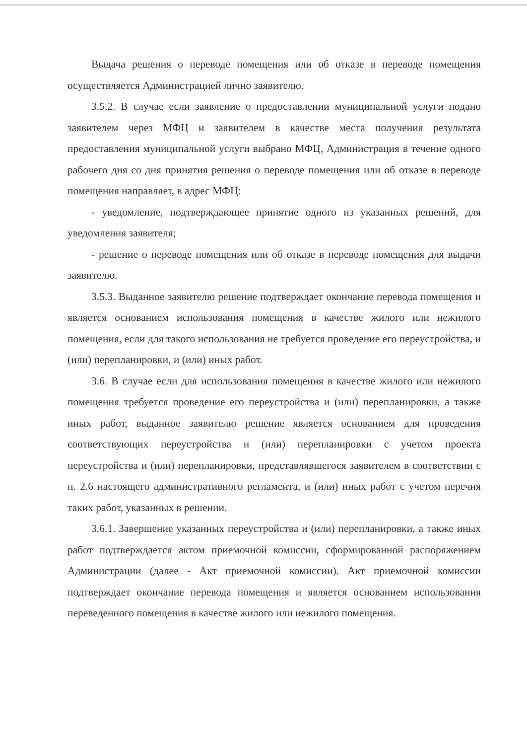Выдача решения о переводе помещения или об отказе в переводе помещения осуществляется Администрацией лично заявителю.
3.5.2. В случае если заявление о предоставлении муниципальной услуги подано заявителем через МФЦ и заявителем в качестве места получения результата предоставления муниципальной услуги выбрано МФЦ, Администрация в течение одного рабочего дня со дня принятия решения о переводе помещения или об отказе в переводе помещения направляет, в адрес МФЦ:
- уведомление, подтверждающее принятие одного из указанных решений, для уведомления заявителя;
- решение о переводе помещения или об отказе в переводе помещения для выдачи заявителю.
3.5.3. Выданное заявителю решение подтверждает окончание перевода помещения и является основанием использования помещения в качестве жилого или нежилого помещения, если для такого использования не требуется проведение его переустройства, и (или) перепланировки, и (или) иных работ.
3.6. В случае если для использования помещения в качестве жилого или нежилого помещения требуется проведение его переустройства и (или) перепланировки, а также иных работ, выданное заявителю решение является основанием для проведения соответствующих переустройства и (или) перепланировки с учетом проекта переустройства и (или) перепланировки, представлявшегося заявителем в соответствии с п. 2.6 настоящего административного регламента, и (или) иных работ с учетом перечня таких работ, указанных в решении.
3.6.1. Завершение указанных переустройства и (или) перепланировки, а также иных работ подтверждается актом приемочной комиссии, сформированной распоряжением Администрации (далее - Акт приемочной комиссии). Акт приемочной комиссии подтверждает окончание перевода помещения и является основанием использования переведенного помещения в качестве жилого или нежилого помещения.